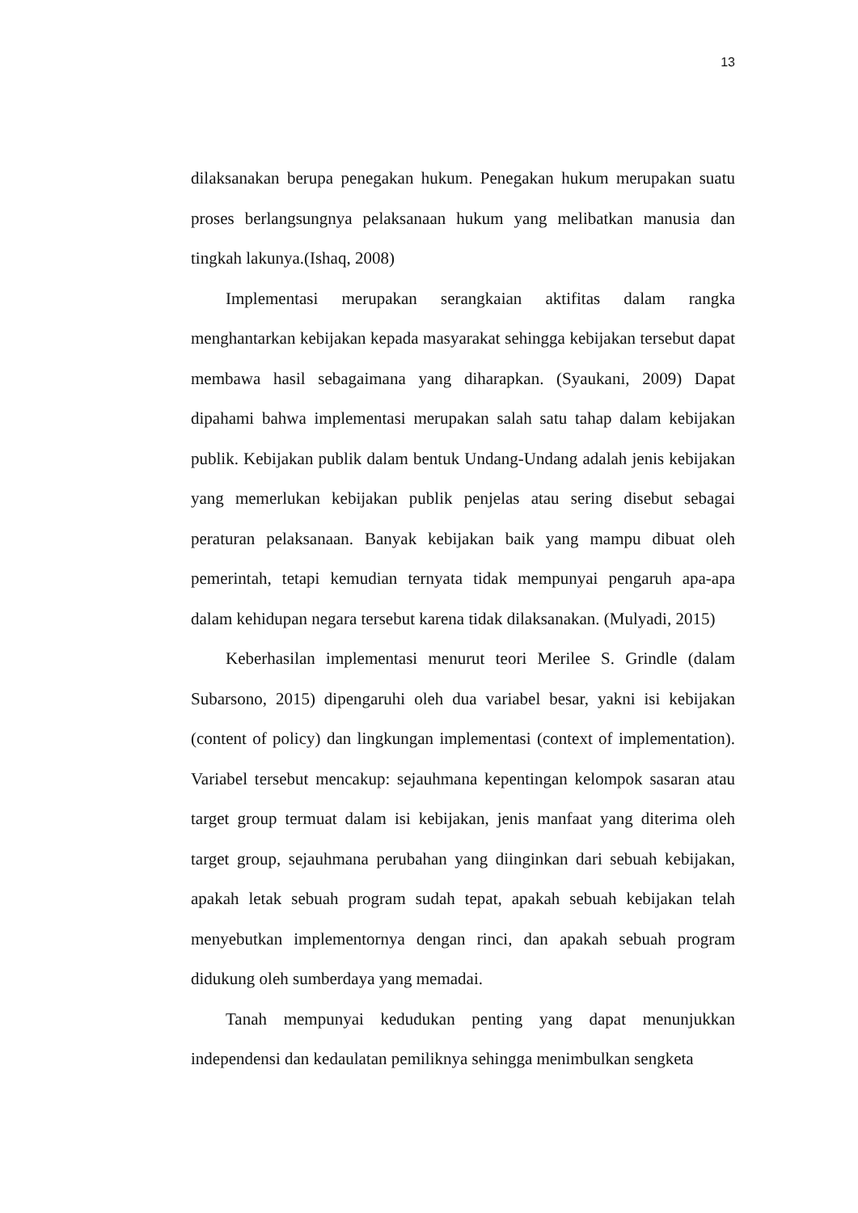13
dilaksanakan berupa penegakan hukum. Penegakan hukum merupakan suatu proses berlangsungnya pelaksanaan hukum yang melibatkan manusia dan tingkah lakunya.(Ishaq, 2008)
Implementasi merupakan serangkaian aktifitas dalam rangka menghantarkan kebijakan kepada masyarakat sehingga kebijakan tersebut dapat membawa hasil sebagaimana yang diharapkan. (Syaukani, 2009) Dapat dipahami bahwa implementasi merupakan salah satu tahap dalam kebijakan publik. Kebijakan publik dalam bentuk Undang-Undang adalah jenis kebijakan yang memerlukan kebijakan publik penjelas atau sering disebut sebagai peraturan pelaksanaan. Banyak kebijakan baik yang mampu dibuat oleh pemerintah, tetapi kemudian ternyata tidak mempunyai pengaruh apa-apa dalam kehidupan negara tersebut karena tidak dilaksanakan. (Mulyadi, 2015)
Keberhasilan implementasi menurut teori Merilee S. Grindle (dalam Subarsono, 2015) dipengaruhi oleh dua variabel besar, yakni isi kebijakan (content of policy) dan lingkungan implementasi (context of implementation). Variabel tersebut mencakup: sejauhmana kepentingan kelompok sasaran atau target group termuat dalam isi kebijakan, jenis manfaat yang diterima oleh target group, sejauhmana perubahan yang diinginkan dari sebuah kebijakan, apakah letak sebuah program sudah tepat, apakah sebuah kebijakan telah menyebutkan implementornya dengan rinci, dan apakah sebuah program didukung oleh sumberdaya yang memadai.
Tanah mempunyai kedudukan penting yang dapat menunjukkan independensi dan kedaulatan pemiliknya sehingga menimbulkan sengketa